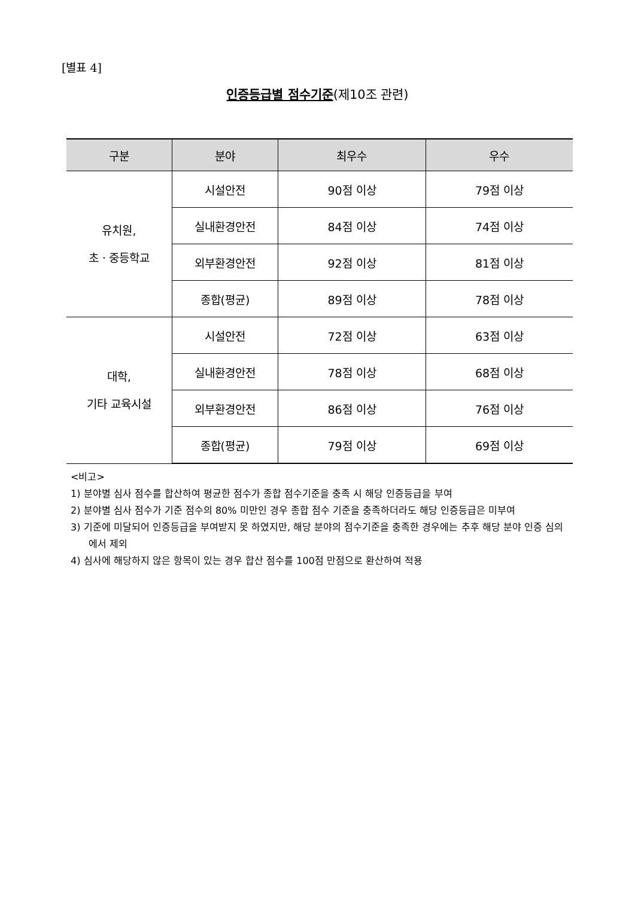[별표 4]
인증등급별 점수기준(제10조 관련)
| 구분 | 분야 | 최우수 | 우수 |
| --- | --- | --- | --- |
| 유치원, 초ㆍ중등학교 | 시설안전 | 90점 이상 | 79점 이상 |
| | 실내환경안전 | 84점 이상 | 74점 이상 |
| | 외부환경안전 | 92점 이상 | 81점 이상 |
| | 종합(평균) | 89점 이상 | 78점 이상 |
| 대학, 기타 교육시설 | 시설안전 | 72점 이상 | 63점 이상 |
| | 실내환경안전 | 78점 이상 | 68점 이상 |
| | 외부환경안전 | 86점 이상 | 76점 이상 |
| | 종합(평균) | 79점 이상 | 69점 이상 |
<비고>
1) 분야별 심사 점수를 합산하여 평균한 점수가 종합 점수기준을 충족 시 해당 인증등급을 부여
2) 분야별 심사 점수가 기준 점수의 80% 미만인 경우 종합 점수 기준을 충족하더라도 해당 인증등급은 미부여
3) 기준에 미달되어 인증등급을 부여받지 못 하였지만, 해당 분야의 점수기준을 충족한 경우에는 추후 해당 분야 인증 심의에서 제외
4) 심사에 해당하지 않은 항목이 있는 경우 합산 점수를 100점 만점으로 환산하여 적용